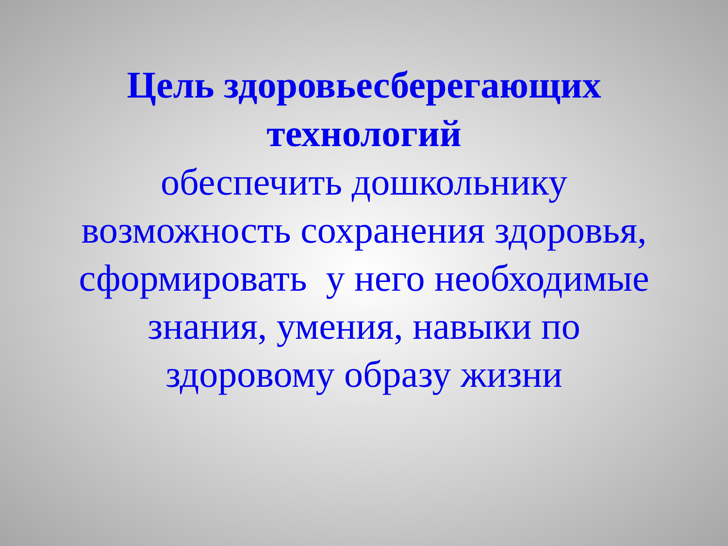Цель здоровьесберегающих
технологий
обеспечить дошкольнику
возможность сохранения здоровья,
сформировать у него необходимые
знания, умения, навыки по
здоровому образу жизни